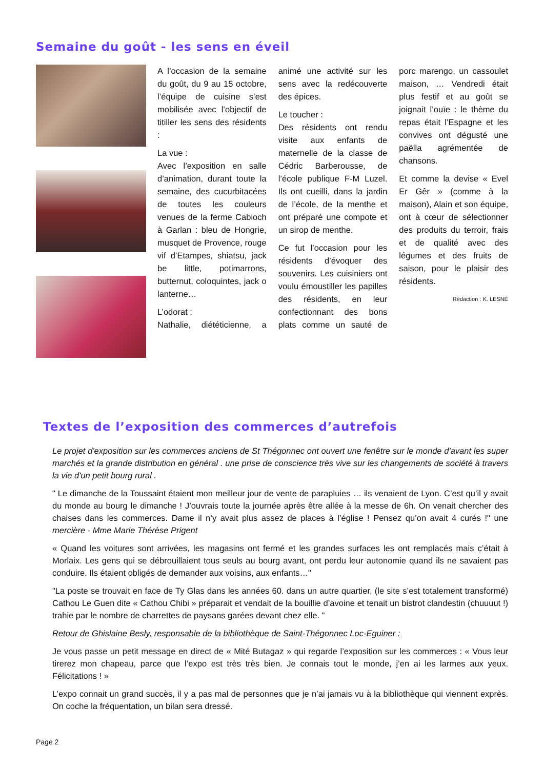Semaine du goût - les sens en éveil
A l’occasion de la semaine du goût, du 9 au 15 octobre, l’équipe de cuisine s’est mobilisée avec l’objectif de titiller les sens des résidents :
La vue :
Avec l’exposition en salle d’animation, durant toute la semaine, des cucurbitacées de toutes les couleurs venues de la ferme Cabioch à Garlan : bleu de Hongrie, musquet de Provence, rouge vif d’Etampes, shiatsu, jack be little, potimarrons, butternut, coloquintes, jack o lanterne…
L’odorat :
Nathalie, diététicienne, a animé une activité sur les sens avec la redécouverte des épices.
Le toucher :
Des résidents ont rendu visite aux enfants de maternelle de la classe de Cédric Barberousse, de l’école publique F-M Luzel. Ils ont cueilli, dans la jardin de l’école, de la menthe et ont préparé une compote et un sirop de menthe.
Ce fut l’occasion pour les résidents d’évoquer des souvenirs. Les cuisiniers ont voulu émoustiller les papilles des résidents, en leur confectionnant des bons plats comme un sauté de porc marengo, un cassoulet maison, … Vendredi était plus festif et au goût se joignait l’ouïe : le thème du repas était l’Espagne et les convives ont dégusté une paëlla agrémentée de chansons.
Et comme la devise « Evel Er Gêr » (comme à la maison), Alain et son équipe, ont à cœur de sélectionner des produits du terroir, frais et de qualité avec des légumes et des fruits de saison, pour le plaisir des résidents.
Rédaction : K. LESNE
Textes de l’exposition des commerces d’autrefois
Le projet d'exposition sur les commerces anciens de St Thégonnec ont ouvert une fenêtre sur le monde d'avant les super marchés et la grande distribution en général . une prise de conscience très vive sur les changements de société à travers la vie d'un petit bourg rural .
" Le dimanche de la Toussaint étaient mon meilleur jour de vente de parapluies … ils venaient de Lyon. C’est qu’il y avait du monde au bourg le dimanche ! J’ouvrais toute la journée après être allée à la messe de 6h. On venait chercher des chaises dans les commerces. Dame il n’y avait plus assez de places à l’église ! Pensez qu’on avait 4 curés !" une mercière - Mme Marie Thérèse Prigent
« Quand les voitures sont arrivées, les magasins ont fermé et les grandes surfaces les ont remplacés mais c’était à Morlaix. Les gens qui se débrouillaient tous seuls au bourg avant, ont perdu leur autonomie quand ils ne savaient pas conduire. Ils étaient obligés de demander aux voisins, aux enfants…"
"La poste se trouvait en face de Ty Glas dans les années 60. dans un autre quartier, (le site s’est totalement transformé) Cathou Le Guen dite « Cathou Chibi » préparait et vendait de la bouillie d’avoine et tenait un bistrot clandestin (chuuuut !) trahie par le nombre de charrettes de paysans garées devant chez elle. "
Retour de Ghislaine Besly, responsable de la bibliothèque de Saint-Thégonnec Loc-Eguiner :
Je vous passe un petit message en direct de « Mité Butagaz » qui regarde l’exposition sur les commerces : « Vous leur tirerez mon chapeau, parce que l’expo est très très bien. Je connais tout le monde, j’en ai les larmes aux yeux. Félicitations ! »
L’expo connait un grand succès, il y a pas mal de personnes que je n’ai jamais vu à la bibliothèque qui viennent exprès. On coche la fréquentation, un bilan sera dressé.
Page 2